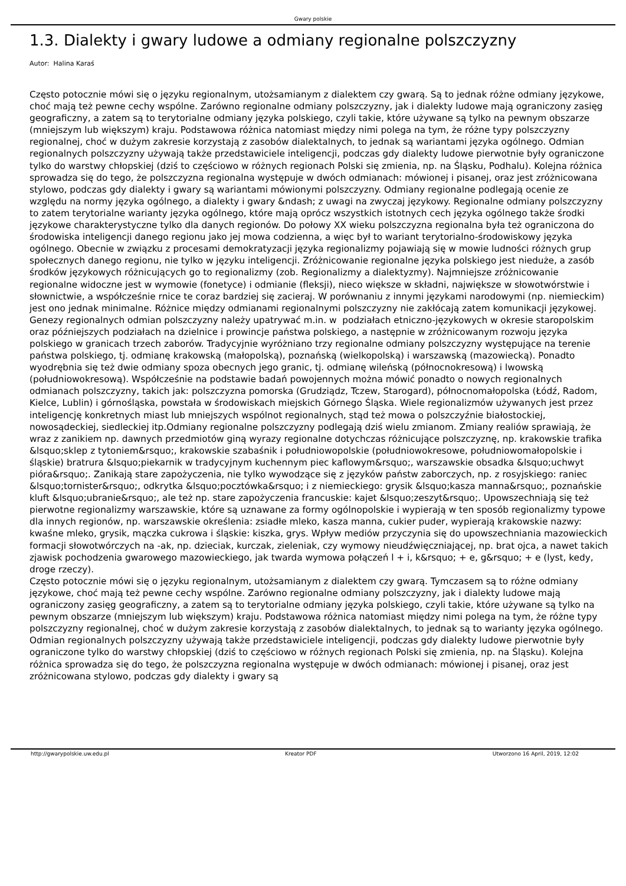Gwary polskie
1.3. Dialekty i gwary ludowe a odmiany regionalne polszczyzny
Autor: Halina Karaś
Często potocznie mówi się o języku regionalnym, utożsamianym z dialektem czy gwarą. Są to jednak różne odmiany językowe, choć mają też pewne cechy wspólne. Zarówno regionalne odmiany polszczyzny, jak i dialekty ludowe mają ograniczony zasięg geograficzny, a zatem są to terytorialne odmiany języka polskiego, czyli takie, które używane są tylko na pewnym obszarze (mniejszym lub większym) kraju. Podstawowa różnica natomiast między nimi polega na tym, że różne typy polszczyzny regionalnej, choć w dużym zakresie korzystają z zasobów dialektalnych, to jednak są wariantami języka ogólnego. Odmian regionalnych polszczyzny używają także przedstawiciele inteligencji, podczas gdy dialekty ludowe pierwotnie były ograniczone tylko do warstwy chłopskiej (dziś to częściowo w różnych regionach Polski się zmienia, np. na Śląsku, Podhalu). Kolejna różnica sprowadza się do tego, że polszczyzna regionalna występuje w dwóch odmianach: mówionej i pisanej, oraz jest zróżnicowana stylowo, podczas gdy dialekty i gwary są wariantami mówionymi polszczyzny. Odmiany regionalne podlegają ocenie ze względu na normy języka ogólnego, a dialekty i gwary &ndash; z uwagi na zwyczaj językowy. Regionalne odmiany polszczyzny to zatem terytorialne warianty języka ogólnego, które mają oprócz wszystkich istotnych cech języka ogólnego także środki językowe charakterystyczne tylko dla danych regionów. Do połowy XX wieku polszczyzna regionalna była też ograniczona do środowiska inteligencji danego regionu jako jej mowa codzienna, a więc był to wariant terytorialno-środowiskowy języka ogólnego. Obecnie w związku z procesami demokratyzacji języka regionalizmy pojawiają się w mowie ludności różnych grup społecznych danego regionu, nie tylko w języku inteligencji. Zróżnicowanie regionalne języka polskiego jest nieduże, a zasób środków językowych różnicujących go to regionalizmy (zob. Regionalizmy a dialektyzmy). Najmniejsze zróżnicowanie regionalne widoczne jest w wymowie (fonetyce) i odmianie (fleksji), nieco większe w składni, największe w słowotwórstwie i słownictwie, a współcześnie rnice te coraz bardziej się zacieraj. W porównaniu z innymi językami narodowymi (np. niemieckim) jest ono jednak minimalne. Różnice między odmianami regionalnymi polszczyzny nie zakłócają zatem komunikacji językowej. Genezy regionalnych odmian polszczyzny należy upatrywać m.in. w podziałach etniczno-językowych w okresie staropolskim oraz późniejszych podziałach na dzielnice i prowincje państwa polskiego, a następnie w zróżnicowanym rozwoju języka polskiego w granicach trzech zaborów. Tradycyjnie wyróżniano trzy regionalne odmiany polszczyzny występujące na terenie państwa polskiego, tj. odmianę krakowską (małopolską), poznańską (wielkopolską) i warszawską (mazowiecką). Ponadto wyodrębnia się też dwie odmiany spoza obecnych jego granic, tj. odmianę wileńską (północnokresową) i lwowską (południowokresową). Współcześnie na podstawie badań powojennych można mówić ponadto o nowych regionalnych odmianach polszczyzny, takich jak: polszczyzna pomorska (Grudziądz, Tczew, Starogard), północnomałopolska (Łódź, Radom, Kielce, Lublin) i górnośląska, powstała w środowiskach miejskich Górnego Śląska. Wiele regionalizmów używanych jest przez inteligencję konkretnych miast lub mniejszych wspólnot regionalnych, stąd też mowa o polszczyźnie białostockiej, nowosądeckiej, siedleckiej itp.Odmiany regionalne polszczyzny podlegają dziś wielu zmianom. Zmiany realiów sprawiają, że wraz z zanikiem np. dawnych przedmiotów giną wyrazy regionalne dotychczas różnicujące polszczyznę, np. krakowskie trafika &lsquo;sklep z tytoniem&rsquo;, krakowskie szabaśnik i południowopolskie (południowokresowe, południowomałopolskie i śląskie) bratrura &lsquo;piekarnik w tradycyjnym kuchennym piec kaflowym&rsquo;, warszawskie obsadka &lsquo;uchwyt pióra&rsquo;. Zanikają stare zapożyczenia, nie tylko wywodzące się z języków państw zaborczych, np. z rosyjskiego: raniec &lsquo;tornister&rsquo;, odkrytka &lsquo;pocztówka&rsquo; i z niemieckiego: grysik &lsquo;kasza manna&rsquo;, poznańskie kluft &lsquo;ubranie&rsquo;, ale też np. stare zapożyczenia francuskie: kajet &lsquo;zeszyt&rsquo;. Upowszechniają się też pierwotne regionalizmy warszawskie, które są uznawane za formy ogólnopolskie i wypierają w ten sposób regionalizmy typowe dla innych regionów, np. warszawskie określenia: zsiadłe mleko, kasza manna, cukier puder, wypierają krakowskie nazwy: kwaśne mleko, grysik, mączka cukrowa i śląskie: kiszka, grys. Wpływ mediów przyczynia się do upowszechniania mazowieckich formacji słowotwórczych na -ak, np. dzieciak, kurczak, zieleniak, czy wymowy nieudźwięczniającej, np. brat ojca, a nawet takich zjawisk pochodzenia gwarowego mazowieckiego, jak twarda wymowa połączeń l + i, k&rsquo; + e, g&rsquo; + e (lyst, kedy, droge rzeczy).
Często potocznie mówi się o języku regionalnym, utożsamianym z dialektem czy gwarą. Tymczasem są to różne odmiany językowe, choć mają też pewne cechy wspólne. Zarówno regionalne odmiany polszczyzny, jak i dialekty ludowe mają ograniczony zasięg geograficzny, a zatem są to terytorialne odmiany języka polskiego, czyli takie, które używane są tylko na pewnym obszarze (mniejszym lub większym) kraju. Podstawowa różnica natomiast między nimi polega na tym, że różne typy polszczyzny regionalnej, choć w dużym zakresie korzystają z zasobów dialektalnych, to jednak są to warianty języka ogólnego. Odmian regionalnych polszczyzny używają także przedstawiciele inteligencji, podczas gdy dialekty ludowe pierwotnie były ograniczone tylko do warstwy chłopskiej (dziś to częściowo w różnych regionach Polski się zmienia, np. na Śląsku). Kolejna różnica sprowadza się do tego, że polszczyzna regionalna występuje w dwóch odmianach: mówionej i pisanej, oraz jest zróżnicowana stylowo, podczas gdy dialekty i gwary są
http://gwarypolskie.uw.edu.pl Kreator PDF Utworzono 16 April, 2019, 12:02